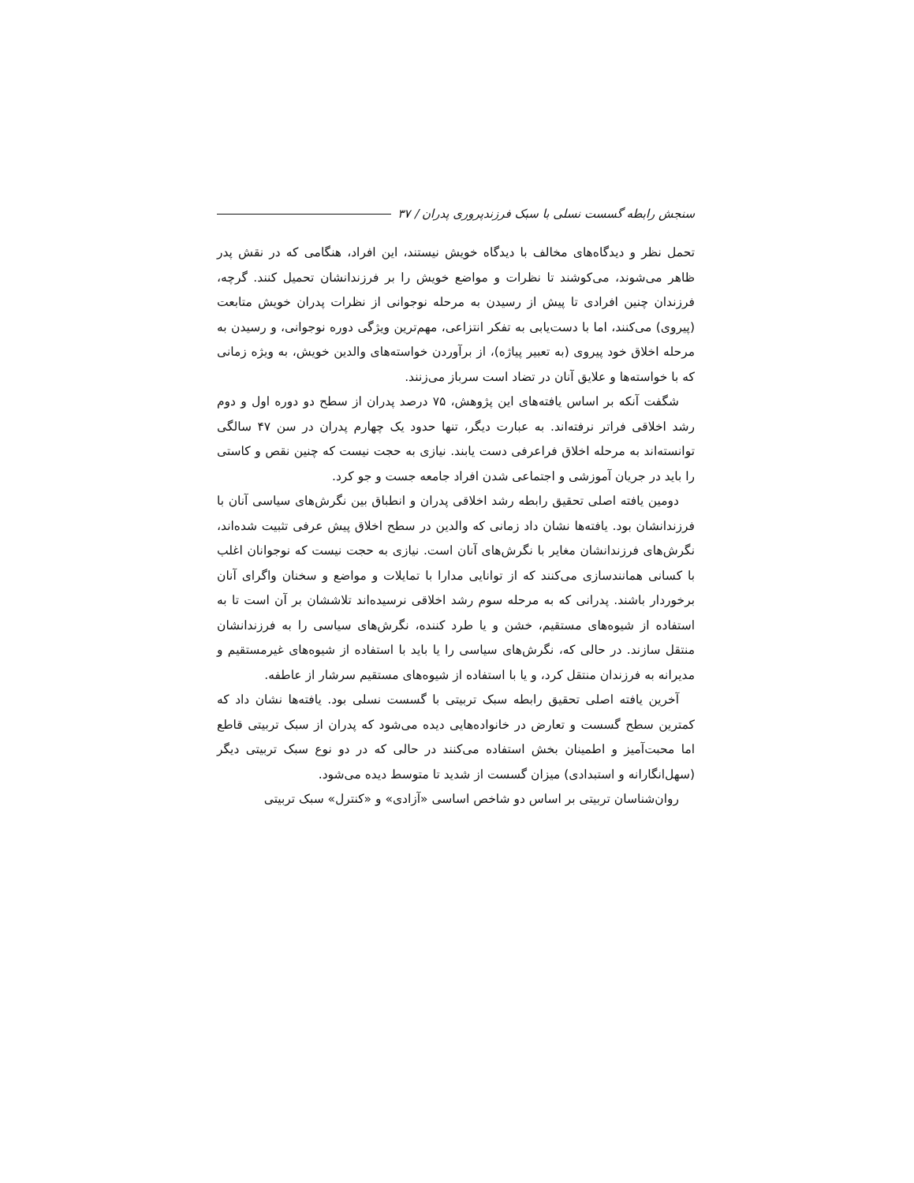سنجش رابطه گسست نسلی با سبک فرزندپروری پدران / ۳۷
تحمل نظر و دیدگاه‌های مخالف با دیدگاه خویش نیستند، این افراد، هنگامی که در نقش پدر ظاهر می‌شوند، می‌کوشند تا نظرات و مواضع خویش را بر فرزندانشان تحمیل کنند. گرچه، فرزندان چنین افرادی تا پیش از رسیدن به مرحله نوجوانی از نظرات پدران خویش متابعت (پیروی) می‌کنند، اما با دست‌یابی به تفکر انتزاعی، مهم‌ترین ویژگی دوره نوجوانی، و رسیدن به مرحله اخلاق خود پیروی (به تعبیر پیاژه)، از برآوردن خواسته‌های والدین خویش، به ویژه زمانی که با خواسته‌ها و علایق آنان در تضاد است سرباز می‌زنند.
شگفت آنکه بر اساس یافته‌های این پژوهش، ۷۵ درصد پدران از سطح دو دوره اول و دوم رشد اخلاقی فراتر نرفته‌اند. به عبارت دیگر، تنها حدود یک چهارم پدران در سن ۴۷ سالگی توانسته‌اند به مرحله اخلاق فراعرفی دست یابند. نیازی به حجت نیست که چنین نقص و کاستی را باید در جریان آموزشی و اجتماعی شدن افراد جامعه جست و جو کرد.
دومین یافته اصلی تحقیق رابطه رشد اخلاقی پدران و انطباق بین نگرش‌های سیاسی آنان با فرزندانشان بود. یافته‌ها نشان داد زمانی که والدین در سطح اخلاق پیش عرفی تثبیت شده‌اند، نگرش‌های فرزندانشان مغایر با نگرش‌های آنان است. نیازی به حجت نیست که نوجوانان اغلب با کسانی همانندسازی می‌کنند که از توانایی مدارا با تمایلات و مواضع و سخنان واگرای آنان برخوردار باشند. پدرانی که به مرحله سوم رشد اخلاقی نرسیده‌اند تلاششان بر آن است تا به استفاده از شیوه‌های مستقیم، خشن و یا طرد کننده، نگرش‌های سیاسی را به فرزندانشان منتقل سازند. در حالی که، نگرش‌های سیاسی را یا باید با استفاده از شیوه‌های غیرمستقیم و مدیرانه به فرزندان منتقل کرد، و یا با استفاده از شیوه‌های مستقیم سرشار از عاطفه.
آخرین یافته اصلی تحقیق رابطه سبک تربیتی با گسست نسلی بود. یافته‌ها نشان داد که کمترین سطح گسست و تعارض در خانواده‌هایی دیده می‌شود که پدران از سبک تربیتی قاطع اما محبت‌آمیز و اطمینان بخش استفاده می‌کنند در حالی که در دو نوع سبک تربیتی دیگر (سهل‌انگارانه و استبدادی) میزان گسست از شدید تا متوسط دیده می‌شود.
روان‌شناسان تربیتی بر اساس دو شاخص اساسی «آزادی» و «کنترل» سبک تربیتی